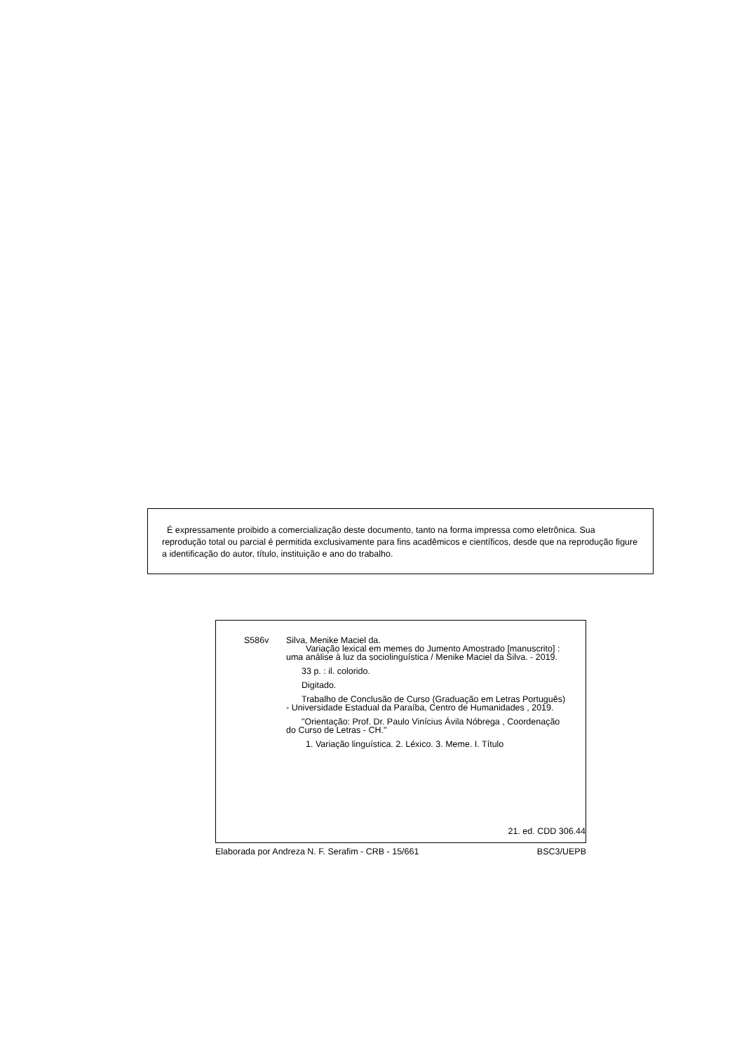É expressamente proibido a comercialização deste documento, tanto na forma impressa como eletrônica. Sua reprodução total ou parcial é permitida exclusivamente para fins acadêmicos e científicos, desde que na reprodução figure a identificação do autor, título, instituição e ano do trabalho.
S586v
Silva, Menike Maciel da.
Variação lexical em memes do Jumento Amostrado [manuscrito] : uma análise à luz da sociolinguística / Menike Maciel da Silva. - 2019.
33 p. : il. colorido.
Digitado.
Trabalho de Conclusão de Curso (Graduação em Letras Português) - Universidade Estadual da Paraíba, Centro de Humanidades , 2019.
"Orientação: Prof. Dr. Paulo Vinícius Ávila Nóbrega , Coordenação do Curso de Letras - CH."
1. Variação linguística. 2. Léxico. 3. Meme. I. Título
21. ed. CDD 306.44
Elaborada por Andreza N. F. Serafim - CRB - 15/661 BSC3/UEPB